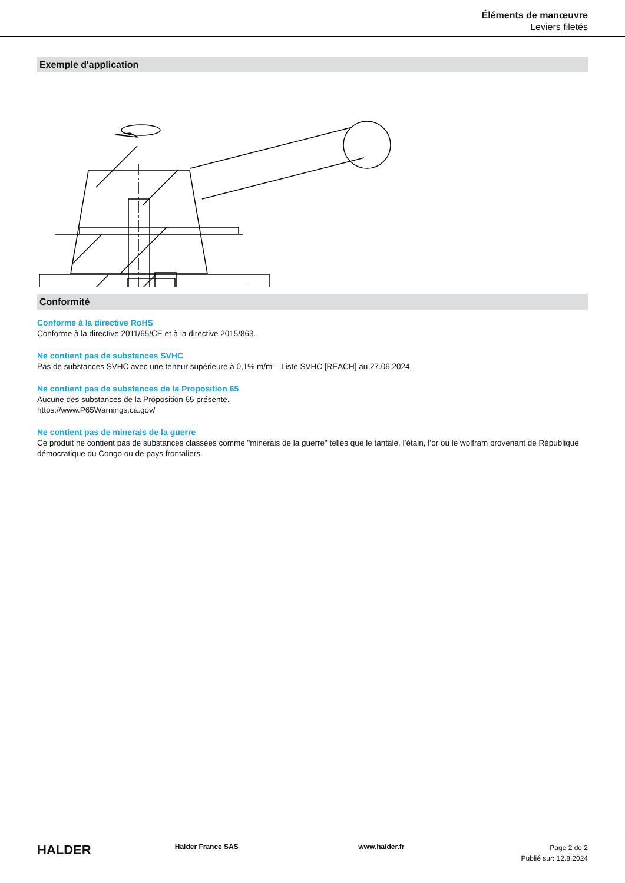Éléments de manœuvre
Leviers filetés
Exemple d'application
Conformité
Conforme à la directive RoHS
Conforme à la directive 2011/65/CE et à la directive 2015/863.
Ne contient pas de substances SVHC
Pas de substances SVHC avec une teneur supérieure à 0,1% m/m – Liste SVHC [REACH] au 27.06.2024.
Ne contient pas de substances de la Proposition 65
Aucune des substances de la Proposition 65 présente.
https://www.P65Warnings.ca.gov/
Ne contient pas de minerais de la guerre
Ce produit ne contient pas de substances classées comme "minerais de la guerre" telles que le tantale, l’étain, l’or ou le wolfram provenant de République démocratique du Congo ou de pays frontaliers.
HALDER
Halder France SAS www.halder.fr
Page 2 de 2
Publié sur: 12.8.2024